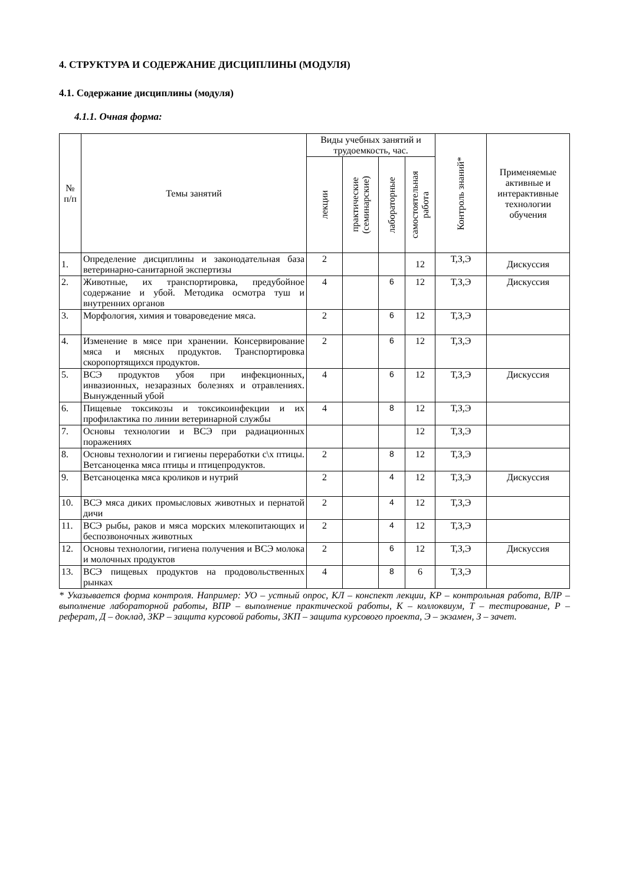4. СТРУКТУРА И СОДЕРЖАНИЕ ДИСЦИПЛИНЫ (МОДУЛЯ)
4.1. Содержание дисциплины (модуля)
4.1.1. Очная форма:
| № п/п | Темы занятий | Виды учебных занятий и трудоемкость, час. | | | | Контроль знаний* | Применяемые активные и интерактивные технологии обучения |
| --- | --- | --- | --- | --- | --- | --- | --- |
| | | лекции | практические (семинарские) | лабораторные | самостоятельная работа | | |
| 1. | Определение дисциплины и законодательная база ветеринарно-санитарной экспертизы | 2 | | | 12 | Т,З,Э | Дискуссия |
| 2. | Животные, их транспортировка, предубойное содержание и убой. Методика осмотра туш и внутренних органов | 4 | | 6 | 12 | Т,З,Э | Дискуссия |
| 3. | Морфология, химия и товароведение мяса. | 2 | | 6 | 12 | Т,З,Э | |
| 4. | Изменение в мясе при хранении. Консервирование мяса и мясных продуктов. Транспортировка скоропортящихся продуктов. | 2 | | 6 | 12 | Т,З,Э | |
| 5. | ВСЭ продуктов убоя при инфекционных, инвазионных, незаразных болезнях и отравлениях. Вынужденный убой | 4 | | 6 | 12 | Т,З,Э | Дискуссия |
| 6. | Пищевые токсикозы и токсикоинфекции и их профилактика по линии ветеринарной службы | 4 | | 8 | 12 | Т,З,Э | |
| 7. | Основы технологии и ВСЭ при радиационных поражениях | | | | 12 | Т,З,Э | |
| 8. | Основы технологии и гигиены переработки с\х птицы. Ветсаноценка мяса птицы и птицепродуктов. | 2 | | 8 | 12 | Т,З,Э | |
| 9. | Ветсаноценка мяса кроликов и нутрий | 2 | | 4 | 12 | Т,З,Э | Дискуссия |
| 10. | ВСЭ мяса диких промысловых животных и пернатой дичи | 2 | | 4 | 12 | Т,З,Э | |
| 11. | ВСЭ рыбы, раков и мяса морских млекопитающих и беспозвоночных животных | 2 | | 4 | 12 | Т,З,Э | |
| 12. | Основы технологии, гигиена получения и ВСЭ молока и молочных продуктов | 2 | | 6 | 12 | Т,З,Э | Дискуссия |
| 13. | ВСЭ пищевых продуктов на продовольственных рынках | 4 | | 8 | 6 | Т,З,Э | |
* Указывается форма контроля. Например: УО – устный опрос, КЛ – конспект лекции, КР – контрольная работа, ВЛР – выполнение лабораторной работы, ВПР – выполнение практической работы, К – коллоквиум, Т – тестирование, Р – реферат, Д – доклад, ЗКР – защита курсовой работы, ЗКП – защита курсового проекта, Э – экзамен, З – зачет.